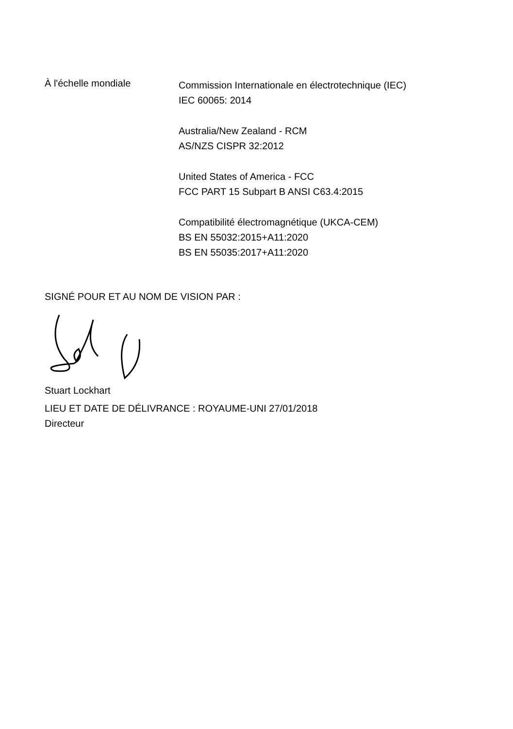À l'échelle mondiale
Commission Internationale en électrotechnique (IEC)
IEC 60065: 2014
Australia/New Zealand - RCM
AS/NZS CISPR 32:2012
United States of America - FCC
FCC PART 15 Subpart B ANSI C63.4:2015
Compatibilité électromagnétique (UKCA-CEM)
BS EN 55032:2015+A11:2020
BS EN 55035:2017+A11:2020
SIGNÉ POUR ET AU NOM DE VISION PAR :
Stuart Lockhart
LIEU ET DATE DE DÉLIVRANCE : ROYAUME-UNI 27/01/2018
Directeur